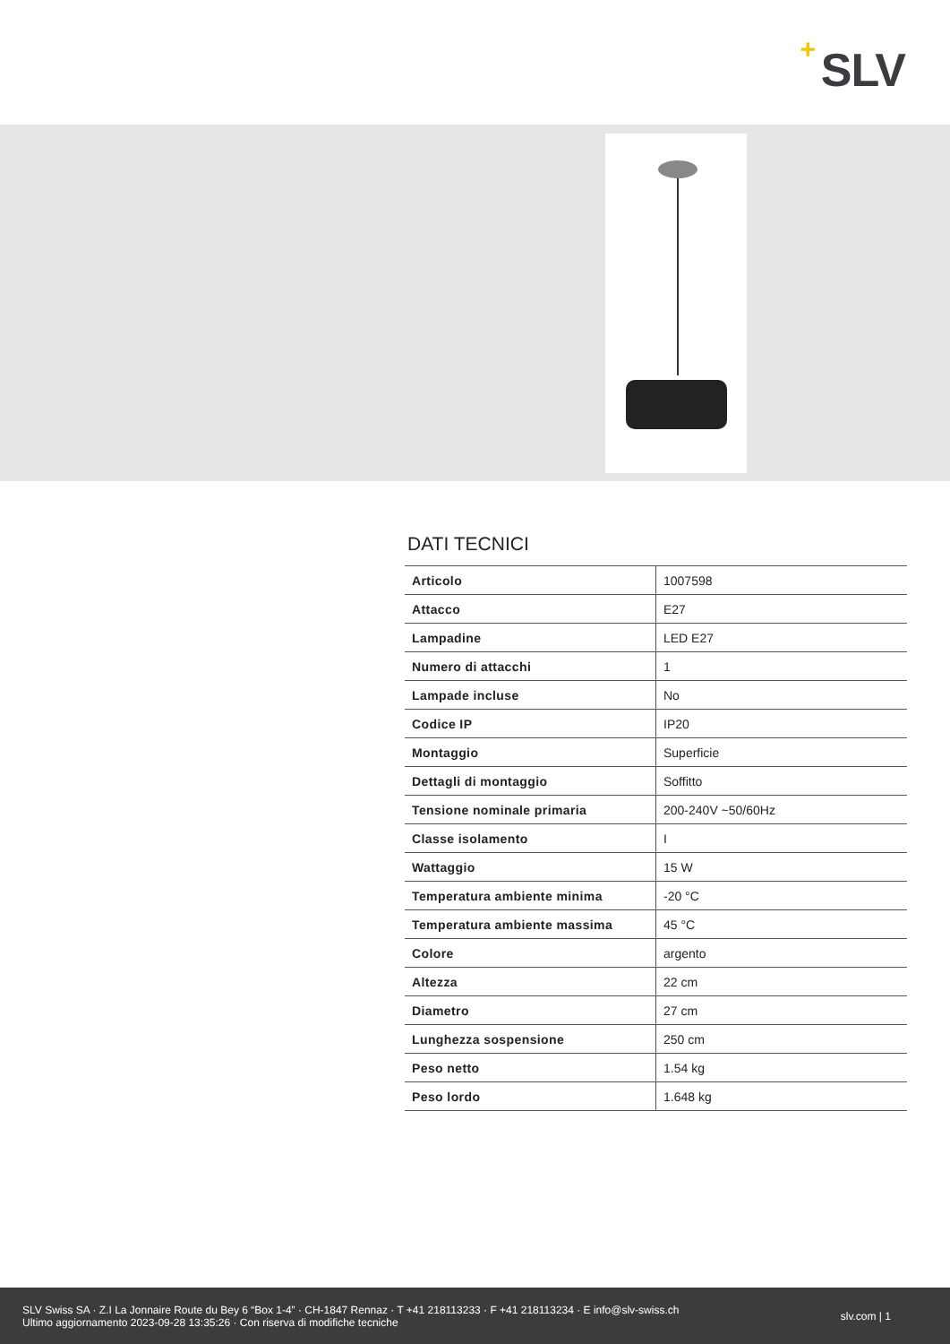+ SLV
DATI TECNICI
| Articolo | 1007598 |
| Attacco | E27 |
| Lampadine | LED E27 |
| Numero di attacchi | 1 |
| Lampade incluse | No |
| Codice IP | IP20 |
| Montaggio | Superficie |
| Dettagli di montaggio | Soffitto |
| Tensione nominale primaria | 200-240V ~50/60Hz |
| Classe isolamento | I |
| Wattaggio | 15 W |
| Temperatura ambiente minima | -20 °C |
| Temperatura ambiente massima | 45 °C |
| Colore | argento |
| Altezza | 22 cm |
| Diametro | 27 cm |
| Lunghezza sospensione | 250 cm |
| Peso netto | 1.54 kg |
| Peso lordo | 1.648 kg |
SLV Swiss SA · Z.I La Jonnaire Route du Bey 6 “Box 1-4” · CH-1847 Rennaz · T +41 218113233 · F +41 218113234 · E info@slv-swiss.ch
Ultimo aggiornamento 2023-09-28 13:35:26 · Con riserva di modifiche tecniche
slv.com | 1